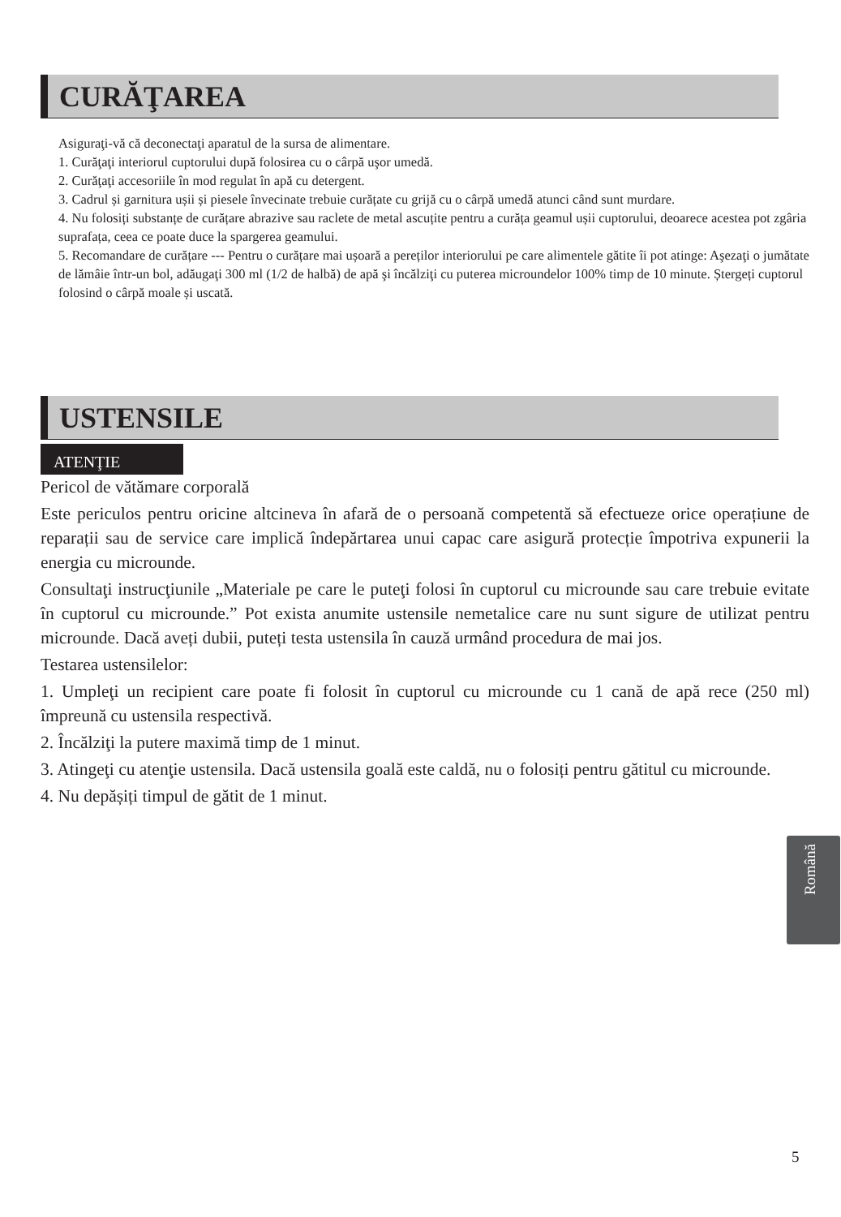CURĂŢAREA
Asiguraţi-vă că deconectaţi aparatul de la sursa de alimentare.
1. Curăţaţi interiorul cuptorului după folosirea cu o cârpă uşor umedă.
2. Curăţaţi accesoriile în mod regulat în apă cu detergent.
3. Cadrul și garnitura ușii și piesele învecinate trebuie curățate cu grijă cu o cârpă umedă atunci când sunt murdare.
4. Nu folosiți substanțe de curățare abrazive sau raclete de metal ascuțite pentru a curăța geamul ușii cuptorului, deoarece acestea pot zgâria suprafața, ceea ce poate duce la spargerea geamului.
5. Recomandare de curățare --- Pentru o curățare mai ușoară a pereților interiorului pe care alimentele gătite îi pot atinge: Aşezaţi o jumătate de lămâie într-un bol, adăugaţi 300 ml (1/2 de halbă) de apă şi încălziţi cu puterea microundelor 100% timp de 10 minute. Ștergeți cuptorul folosind o cârpă moale și uscată.
USTENSILE
ATENŢIE
Pericol de vătămare corporală
Este periculos pentru oricine altcineva în afară de o persoană competentă să efectueze orice operațiune de reparații sau de service care implică îndepărtarea unui capac care asigură protecție împotriva expunerii la energia cu microunde.
Consultaţi instrucţiunile „Materiale pe care le puteţi folosi în cuptorul cu microunde sau care trebuie evitate în cuptorul cu microunde.” Pot exista anumite ustensile nemetalice care nu sunt sigure de utilizat pentru microunde. Dacă aveți dubii, puteți testa ustensila în cauză urmând procedura de mai jos.
Testarea ustensilelor:
1. Umpleţi un recipient care poate fi folosit în cuptorul cu microunde cu 1 cană de apă rece (250 ml) împreună cu ustensila respectivă.
2. Încălziţi la putere maximă timp de 1 minut.
3. Atingeţi cu atenţie ustensila. Dacă ustensila goală este caldă, nu o folosiți pentru gătitul cu microunde.
4. Nu depășiți timpul de gătit de 1 minut.
Română
5